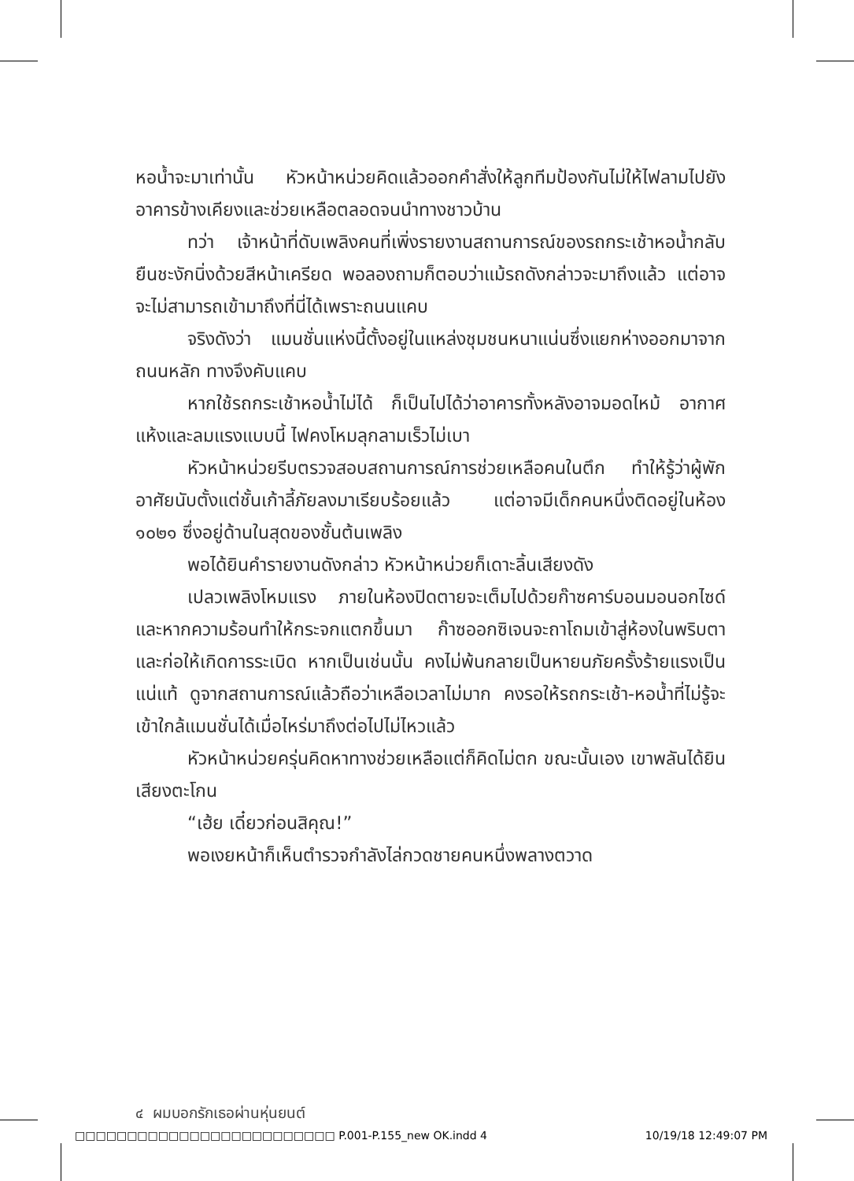หอน้ำจะมาเท่านั้น หัวหน้าหน่วยคิดแล้วออกคำสั่งให้ลูกทีมป้องกันไม่ให้ไฟลามไปยังอาคารข้างเคียงและช่วยเหลือตลอดจนนำทางชาวบ้าน
ทว่า เจ้าหน้าที่ดับเพลิงคนที่เพิ่งรายงานสถานการณ์ของรถกระเช้าหอน้ำกลับยืนชะงักนิ่งด้วยสีหน้าเครียด พอลองถามก็ตอบว่าแม้รถดังกล่าวจะมาถึงแล้ว แต่อาจจะไม่สามารถเข้ามาถึงที่นี่ได้เพราะถนนแคบ
จริงดังว่า แมนชั่นแห่งนี้ตั้งอยู่ในแหล่งชุมชนหนาแน่นซึ่งแยกห่างออกมาจากถนนหลัก ทางจึงคับแคบ
หากใช้รถกระเช้าหอน้ำไม่ได้ ก็เป็นไปได้ว่าอาคารทั้งหลังอาจมอดไหม้ อากาศแห้งและลมแรงแบบนี้ ไฟคงโหมลุกลามเร็วไม่เบา
หัวหน้าหน่วยรีบตรวจสอบสถานการณ์การช่วยเหลือคนในตึก ทำให้รู้ว่าผู้พักอาศัยนับตั้งแต่ชั้นเก้าลี้ภัยลงมาเรียบร้อยแล้ว แต่อาจมีเด็กคนหนึ่งติดอยู่ในห้อง ๑๐๒๑ ซึ่งอยู่ด้านในสุดของชั้นต้นเพลิง
พอได้ยินคำรายงานดังกล่าว หัวหน้าหน่วยก็เดาะลิ้นเสียงดัง
เปลวเพลิงโหมแรง ภายในห้องปิดตายจะเต็มไปด้วยก๊าซคาร์บอนมอนอกไซด์ และหากความร้อนทำให้กระจกแตกขึ้นมา ก๊าซออกซิเจนจะถาโถมเข้าสู่ห้องในพริบตาและก่อให้เกิดการระเบิด หากเป็นเช่นนั้น คงไม่พ้นกลายเป็นหายนภัยครั้งร้ายแรงเป็นแน่แท้ ดูจากสถานการณ์แล้วถือว่าเหลือเวลาไม่มาก คงรอให้รถกระเช้า-หอน้ำที่ไม่รู้จะเข้าใกล้แมนชั่นได้เมื่อไหร่มาถึงต่อไปไม่ไหวแล้ว
หัวหน้าหน่วยครุ่นคิดหาทางช่วยเหลือแต่ก็คิดไม่ตก ขณะนั้นเอง เขาพลันได้ยินเสียงตะโกน
“เฮ้ย เดี๋ยวก่อนสิคุณ!”
พอเงยหน้าก็เห็นตำรวจกำลังไล่กวดชายคนหนึ่งพลางตวาด
๔ ผมบอกรักเธอผ่านหุ่นยนต์
□□□□□□□□□□□□□□□□□□□□□□□□□ P.001-P.155_new OK.indd 4 10/19/18 12:49:07 PM